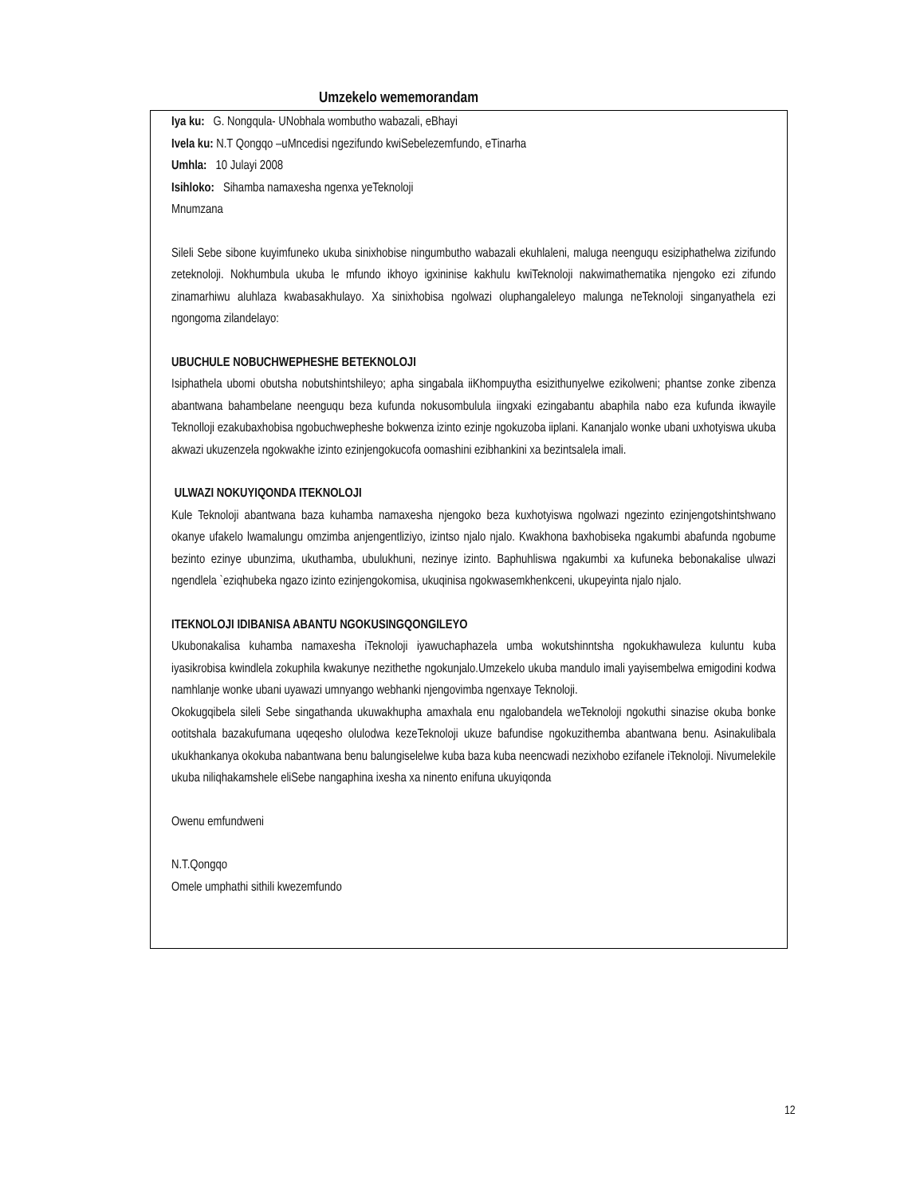Umzekelo wememorandam
Iya ku: G. Nongqula- UNobhala wombutho wabazali, eBhayi
Ivela ku: N.T Qongqo –uMncedisi ngezifundo kwiSebelezemfundo, eTinarha
Umhla: 10 Julayi 2008
Isihloko: Sihamba namaxesha ngenxa yeTeknoloji
Mnumzana
Sileli Sebe sibone kuyimfuneko ukuba sinixhobise ningumbutho wabazali ekuhlaleni, maluga neenguqu esiziphathelwa zizifundo zeteknoloji. Nokhumbula ukuba le mfundo ikhoyo igxininise kakhulu kwiTeknoloji nakwimathematika njengoko ezi zifundo zinamarhiwu aluhlaza kwabasakhulayo. Xa sinixhobisa ngolwazi oluphangaleleyo malunga neTeknoloji singanyathela ezi ngongoma zilandelayo:
UBUCHULE NOBUCHWEPHESHE BETEKNOLOJI
Isiphathela ubomi obutsha nobutshintshileyo; apha singabala iiKhompuytha esizithunyelwe ezikolweni; phantse zonke zibenza abantwana bahambelane neenguqu beza kufunda nokusombulula iingxaki ezingabantu abaphila nabo eza kufunda ikwayile Teknolloji ezakubaxhobisa ngobuchwepheshe bokwenza izinto ezinje ngokuzoba iiplani. Kananjalo wonke ubani uxhotyiswa ukuba akwazi ukuzenzela ngokwakhe izinto ezinjengokucofa oomashini ezibhankini xa bezintsalela imali.
ULWAZI NOKUYIQONDA ITEKNOLOJI
Kule Teknoloji abantwana baza kuhamba namaxesha njengoko beza kuxhotyiswa ngolwazi ngezinto ezinjengotshintshwano okanye ufakelo lwamalungu omzimba anjengentliziyo, izintso njalo njalo. Kwakhona baxhobiseka ngakumbi abafunda ngobume bezinto ezinye ubunzima, ukuthamba, ubulukhuni, nezinye izinto. Baphuhliswa ngakumbi xa kufuneka bebonakalise ulwazi ngendlela `eziqhubeka ngazo izinto ezinjengokomisa, ukuqinisa ngokwasemkhenkceni, ukupeyinta njalo njalo.
ITEKNOLOJI IDIBANISA ABANTU NGOKUSINGQONGILEYO
Ukubonakalisa kuhamba namaxesha iTeknoloji iyawuchaphazela umba wokutshinntsha ngokukhawuleza kuluntu kuba iyasikrobisa kwindlela zokuphila kwakunye nezithethe ngokunjalo.Umzekelo ukuba mandulo imali yayisembelwa emigodini kodwa namhlanje wonke ubani uyawazi umnyango webhanki njengovimba ngenxaye Teknoloji.
Okokugqibela sileli Sebe singathanda ukuwakhupha amaxhala enu ngalobandela weTeknoloji ngokuthi sinazise okuba bonke ootitshala bazakufumana uqeqesho olulodwa kezeTeknoloji ukuze bafundise ngokuzithemba abantwana benu. Asinakulibala ukukhankanya okokuba nabantwana benu balungiselelwe kuba baza kuba neencwadi nezixhobo ezifanele iTeknoloji. Nivumelekile ukuba niliqhakamshele eliSebe nangaphina ixesha xa ninento enifuna ukuyiqonda
Owenu emfundweni
N.T.Qongqo
Omele umphathi sithili kwezemfundo
12